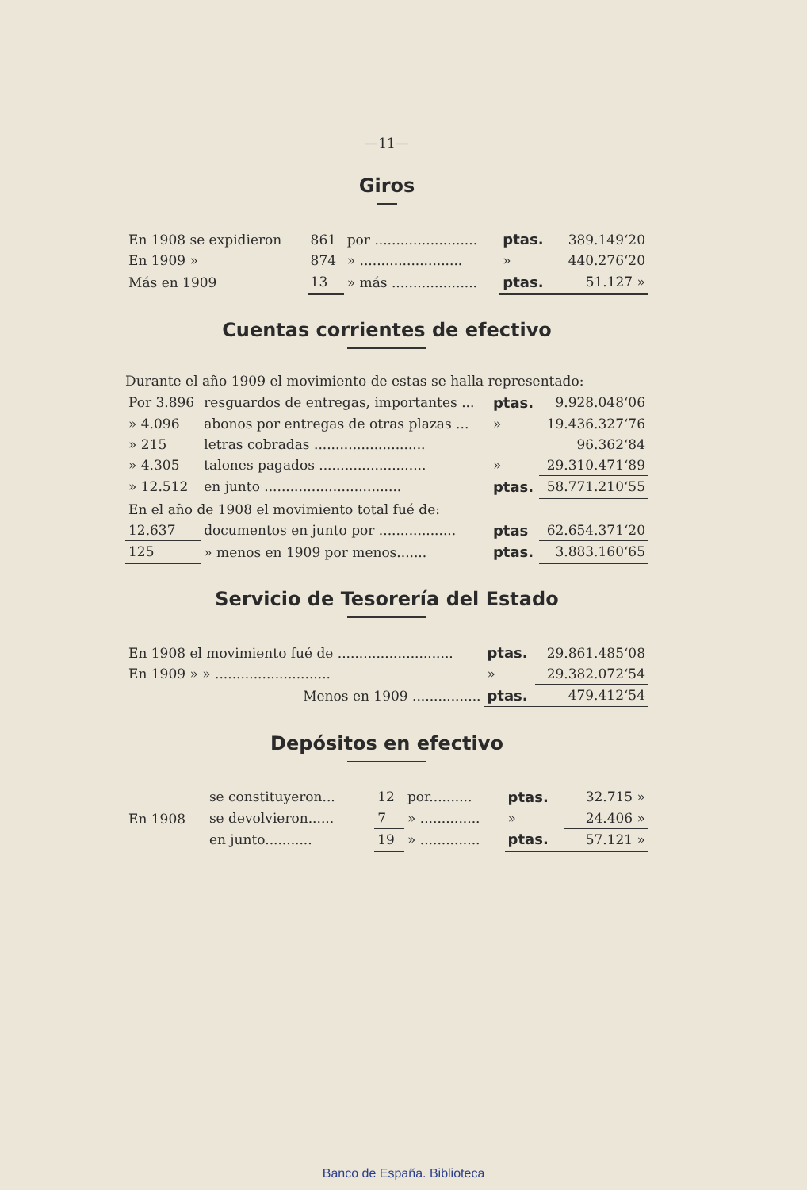—11—
Giros
| En 1908 se expidieron | 861 | por ........................ | ptas. | 389.149‘20 |
| En 1909 » | 874 | » ........................ | » | 440.276‘20 |
| Más en 1909 | 13 | » más .................... | ptas. | 51.127 » |
Cuentas corrientes de efectivo
Durante el año 1909 el movimiento de estas se halla representado:
| Por 3.896 | resguardos de entregas, importantes ... | ptas. | 9.928.048‘06 |
| » 4.096 | abonos por entregas de otras plazas ... | » | 19.436.327‘76 |
| » 215 | letras cobradas .......................... | | 96.362‘84 |
| » 4.305 | talones pagados ......................... | » | 29.310.471‘89 |
| » 12.512 | en junto ................................ | ptas. | 58.771.210‘55 |
| En el año de 1908 el movimiento total fué de: | | | |
| 12.637 | documentos en junto por .................. | ptas | 62.654.371‘20 |
| 125 | » menos en 1909 por menos....... | ptas. | 3.883.160‘65 |
Servicio de Tesorería del Estado
| En 1908 el movimiento fué de ........................... | ptas. | 29.861.485‘08 |
| En 1909 » » ........................... | » | 29.382.072‘54 |
| Menos en 1909 ................ | ptas. | 479.412‘54 |
Depósitos en efectivo
| En 1908 | se constituyeron... | 12 | por.......... | ptas. | 32.715 » |
| | se devolvieron...... | 7 | » .............. | » | 24.406 » |
| | en junto........... | 19 | » .............. | ptas. | 57.121 » |
Banco de España. Biblioteca